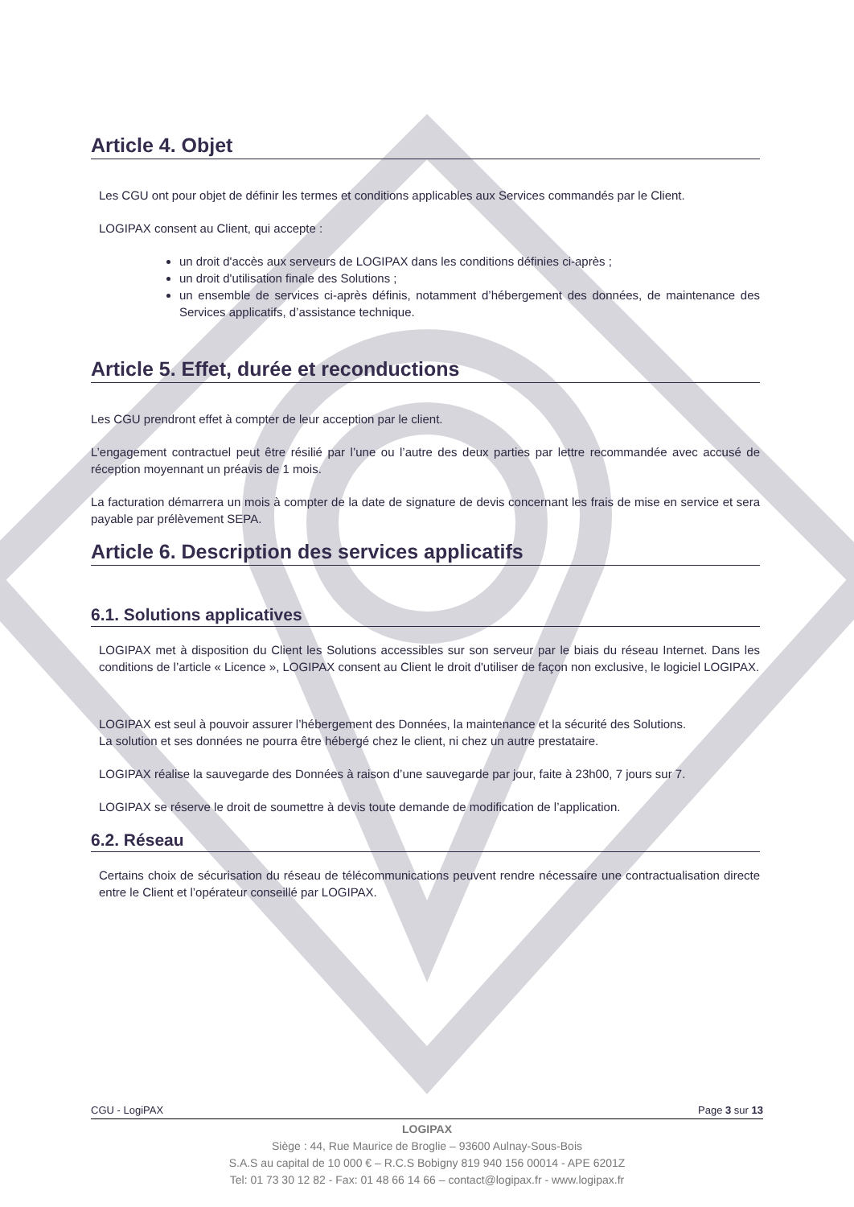Article 4. Objet
Les CGU ont pour objet de définir les termes et conditions applicables aux Services commandés par le Client.
LOGIPAX consent au Client, qui accepte :
un droit d'accès aux serveurs de LOGIPAX dans les conditions définies ci-après ;
un droit d'utilisation finale des Solutions ;
un ensemble de services ci-après définis, notamment d’hébergement des données, de maintenance des Services applicatifs, d’assistance technique.
Article 5. Effet, durée et reconductions
Les CGU prendront effet à compter de leur acception par le client.
L’engagement contractuel peut être résilié par l’une ou l’autre des deux parties par lettre recommandée avec accusé de réception moyennant un préavis de 1 mois.
La facturation démarrera un mois à compter de la date de signature de devis concernant les frais de mise en service et sera payable par prélèvement SEPA.
Article 6. Description des services applicatifs
6.1. Solutions applicatives
LOGIPAX met à disposition du Client les Solutions accessibles sur son serveur par le biais du réseau Internet. Dans les conditions de l’article « Licence », LOGIPAX consent au Client le droit d'utiliser de façon non exclusive, le logiciel LOGIPAX.
LOGIPAX est seul à pouvoir assurer l’hébergement des Données, la maintenance et la sécurité des Solutions.
La solution et ses données ne pourra être hébergé chez le client, ni chez un autre prestataire.
LOGIPAX réalise la sauvegarde des Données à raison d’une sauvegarde par jour, faite à 23h00, 7 jours sur 7.
LOGIPAX se réserve le droit de soumettre à devis toute demande de modification de l’application.
6.2. Réseau
Certains choix de sécurisation du réseau de télécommunications peuvent rendre nécessaire une contractualisation directe entre le Client et l’opérateur conseillé par LOGIPAX.
CGU - LogiPAX Page 3 sur 13
LOGIPAX
Siège : 44, Rue Maurice de Broglie – 93600 Aulnay-Sous-Bois
S.A.S au capital de 10 000 € – R.C.S Bobigny 819 940 156 00014 - APE 6201Z
Tel: 01 73 30 12 82 - Fax: 01 48 66 14 66 – contact@logipax.fr - www.logipax.fr